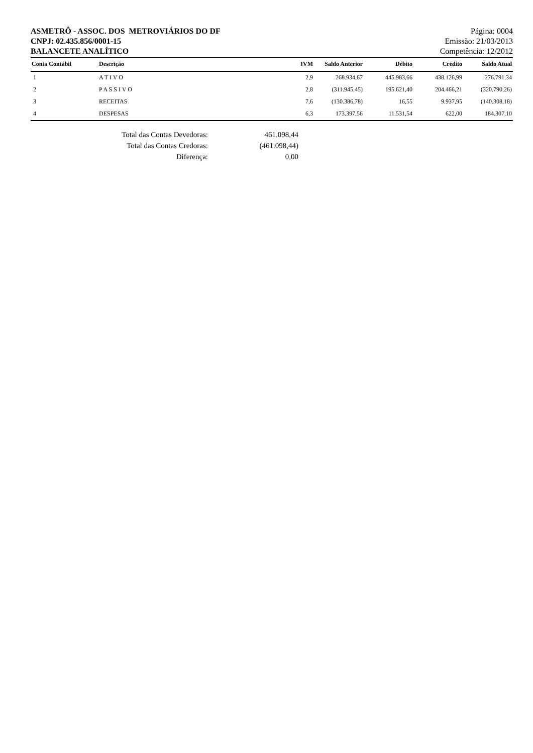ASMETRÔ - ASSOC. DOS METROVIÁRIOS DO DF
CNPJ: 02.435.856/0001-15
BALANCETE ANALÍTICO
Página: 0004
Emissão: 21/03/2013
Competência: 12/2012
| Conta Contábil | Descrição | IVM | Saldo Anterior | Débito | Crédito | Saldo Atual |
| --- | --- | --- | --- | --- | --- | --- |
| 1 | A T I V O | 2,9 | 268.934,67 | 445.983,66 | 438.126,99 | 276.791,34 |
| 2 | P A S S I V O | 2,8 | (311.945,45) | 195.621,40 | 204.466,21 | (320.790,26) |
| 3 | RECEITAS | 7,6 | (130.386,78) | 16,55 | 9.937,95 | (140.308,18) |
| 4 | DESPESAS | 6,3 | 173.397,56 | 11.531,54 | 622,00 | 184.307,10 |
Total das Contas Devedoras: 461.098,44
Total das Contas Credoras: (461.098,44)
Diferença: 0,00